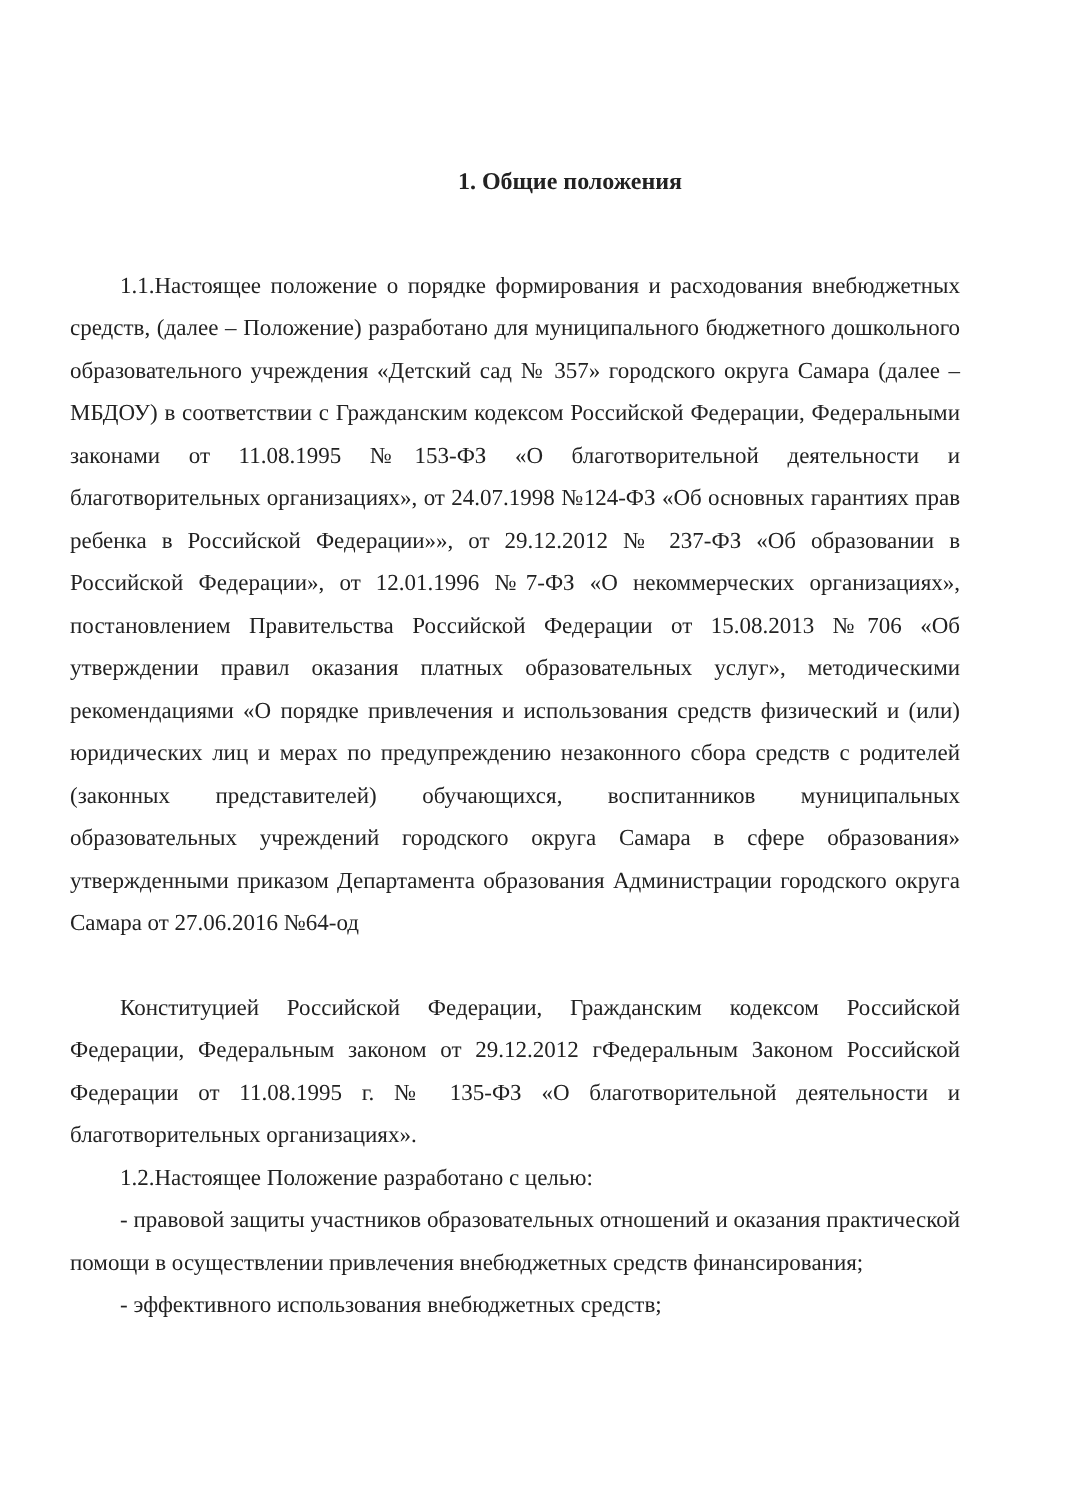1. Общие положения
1.1.Настоящее положение о порядке формирования и расходования внебюджетных средств, (далее – Положение) разработано для муниципального бюджетного дошкольного образовательного учреждения «Детский сад № 357» городского округа Самара (далее – МБДОУ) в соответствии с Гражданским кодексом Российской Федерации, Федеральными законами от 11.08.1995 №153-ФЗ «О благотворительной деятельности и благотворительных организациях», от 24.07.1998 №124-ФЗ «Об основных гарантиях прав ребенка в Российской Федерации»», от 29.12.2012 № 237-ФЗ «Об образовании в Российской Федерации», от 12.01.1996 №7-ФЗ «О некоммерческих организациях», постановлением Правительства Российской Федерации от 15.08.2013 №706 «Об утверждении правил оказания платных образовательных услуг», методическими рекомендациями «О порядке привлечения и использования средств физический и (или) юридических лиц и мерах по предупреждению незаконного сбора средств с родителей (законных представителей) обучающихся, воспитанников муниципальных образовательных учреждений городского округа Самара в сфере образования» утвержденными приказом Департамента образования Администрации городского округа Самара от 27.06.2016 №64-од
Конституцией Российской Федерации, Гражданским кодексом Российской Федерации, Федеральным законом от 29.12.2012 гФедеральным Законом Российской Федерации от 11.08.1995 г. № 135-ФЗ «О благотворительной деятельности и благотворительных организациях».
1.2.Настоящее Положение разработано с целью:
- правовой защиты участников образовательных отношений и оказания практической помощи в осуществлении привлечения внебюджетных средств финансирования;
- эффективного использования внебюджетных средств;